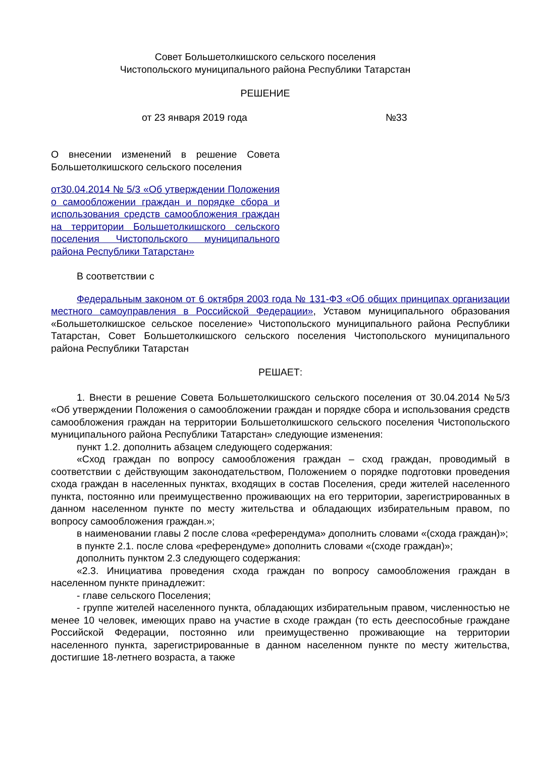Совет Большетолкишского сельского поселения
Чистопольского муниципального района Республики Татарстан
РЕШЕНИЕ
от 23 января 2019 года №33
О внесении изменений в решение Совета Большетолкишского сельского поселения
от30.04.2014 № 5/3 «Об утверждении Положения о самообложении граждан и порядке сбора и использования средств самообложения граждан на территории Большетолкишского сельского поселения Чистопольского муниципального района Республики Татарстан»
В соответствии с
Федеральным законом от 6 октября 2003 года № 131-ФЗ «Об общих принципах организации местного самоуправления в Российской Федерации», Уставом муниципального образования «Большетолкишское сельское поселение» Чистопольского муниципального района Республики Татарстан, Совет Большетолкишского сельского поселения Чистопольского муниципального района Республики Татарстан
РЕШАЕТ:
1. Внести в решение Совета Большетолкишского сельского поселения от 30.04.2014 №5/3 «Об утверждении Положения о самообложении граждан и порядке сбора и использования средств самообложения граждан на территории Большетолкишского сельского поселения Чистопольского муниципального района Республики Татарстан» следующие изменения:
пункт 1.2. дополнить абзацем следующего содержания:
«Сход граждан по вопросу самообложения граждан – сход граждан, проводимый в соответствии с действующим законодательством, Положением о порядке подготовки проведения схода граждан в населенных пунктах, входящих в состав Поселения, среди жителей населенного пункта, постоянно или преимущественно проживающих на его территории, зарегистрированных в данном населенном пункте по месту жительства и обладающих избирательным правом, по вопросу самообложения граждан.»;
в наименовании главы 2 после слова «референдума» дополнить словами «(схода граждан)»;
в пункте 2.1. после слова «референдуме» дополнить словами «(сходе граждан)»;
дополнить пунктом 2.3 следующего содержания:
«2.3. Инициатива проведения схода граждан по вопросу самообложения граждан в населенном пункте принадлежит:
- главе сельского Поселения;
- группе жителей населенного пункта, обладающих избирательным правом, численностью не менее 10 человек, имеющих право на участие в сходе граждан (то есть дееспособные граждане Российской Федерации, постоянно или преимущественно проживающие на территории населенного пункта, зарегистрированные в данном населенном пункте по месту жительства, достигшие 18-летнего возраста, а также